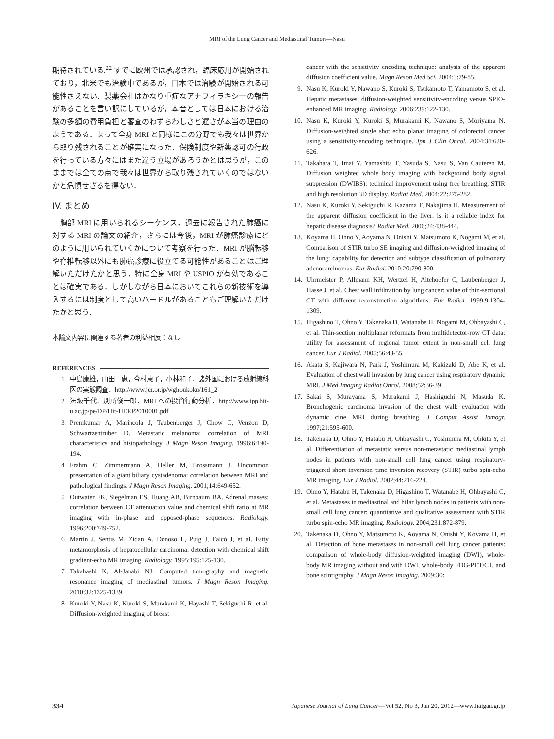MRI of the Lung Cancer and Mediastinal Tumors—Nasu
期待されている.<sup>22</sup> すでに欧州では承認され，臨床応用が開始されており，北米でも治験中であるが，日本では治験が開始される可能性さえない．製薬会社はかなり重症なアナフィラキシーの報告があることを言い訳にしているが，本音としては日本における治験の多額の費用負担と審査のわずらわしさと遅さが本当の理由のようである．よって全身 MRI と同様にこの分野でも我々は世界から取り残されることが確実になった．保険制度や新薬認可の行政を行っている方々にはまた違う立場があろうかとは思うが，このままでは全ての点で我々は世界から取り残されていくのではないかと危惧せざるを得ない．
IV. まとめ
　胸部 MRI に用いられるシーケンス，過去に報告された肺癌に対する MRI の論文の紹介，さらには今後，MRI が肺癌診療にどのように用いられていくかについて考察を行った．MRI が脳転移や脊椎転移以外にも肺癌診療に役立てる可能性があることはご理解いただけたかと思う．特に全身 MRI や USPIO が有効であることは確実である．しかしながら日本においてこれらの新技術を導入するには制度として高いハードルがあることもご理解いただけたかと思う．
本論文内容に関連する著者の利益相反：なし
REFERENCES
1. 中島康雄，山田　恵，今村恵子，小林和子．諸外国における放射線科医の実態調査．http://www.jcr.or.jp/wghoukoku/161_2
2. 法坂千代，別所俊一郎．MRI への投資行動分析．http://www.ipp.hit-u.ac.jp/pe/DP/Hit-HERP2010001.pdf
3. Premkumar A, Marincola J, Taubenberger J, Chow C, Venzon D, Schwartzentruber D. Metastatic melanoma: correlation of MRI characteristics and histopathology. J Magn Reson Imaging. 1996;6:190-194.
4. Frahm C, Zimmermann A, Heller M, Brossmann J. Uncommon presentation of a giant biliary cystadenoma: correlation between MRI and pathological findings. J Magn Reson Imaging. 2001;14:649-652.
5. Outwater EK, Siegelman ES, Huang AB, Birnbaum BA. Adrenal masses: correlation between CT attenuation value and chemical shift ratio at MR imaging with in-phase and opposed-phase sequences. Radiology. 1996;200:749-752.
6. Martín J, Sentís M, Zidan A, Donoso L, Puig J, Falcó J, et al. Fatty metamorphosis of hepatocellular carcinoma: detection with chemical shift gradient-echo MR imaging. Radiology. 1995;195:125-130.
7. Takahashi K, Al-Janabi NJ. Computed tomography and magnetic resonance imaging of mediastinal tumors. J Magn Reson Imaging. 2010;32:1325-1339.
8. Kuroki Y, Nasu K, Kuroki S, Murakami K, Hayashi T, Sekiguchi R, et al. Diffusion-weighted imaging of breast
cancer with the sensitivity encoding technique: analysis of the apparent diffusion coefficient value. Magn Reson Med Sci. 2004;3:79-85.
9. Nasu K, Kuroki Y, Nawano S, Kuroki S, Tsukamoto T, Yamamoto S, et al. Hepatic metastases: diffusion-weighted sensitivity-encoding versus SPIO-enhanced MR imaging. Radiology. 2006;239:122-130.
10. Nasu K, Kuroki Y, Kuroki S, Murakami K, Nawano S, Moriyama N. Diffusion-weighted single shot echo planar imaging of colorectal cancer using a sensitivity-encoding technique. Jpn J Clin Oncol. 2004;34:620-626.
11. Takahara T, Imai Y, Yamashita T, Yasuda S, Nasu S, Van Cauteren M. Diffusion weighted whole body imaging with background body signal suppression (DWIBS): technical improvement using free breathing, STIR and high resolution 3D display. Radiat Med. 2004;22:275-282.
12. Nasu K, Kuroki Y, Sekiguchi R, Kazama T, Nakajima H. Measurement of the apparent diffusion coefficient in the liver: is it a reliable index for hepatic disease diagnosis? Radiat Med. 2006;24:438-444.
13. Koyama H, Ohno Y, Aoyama N, Onishi Y, Matsumoto K, Nogami M, et al. Comparison of STIR turbo SE imaging and diffusion-weighted imaging of the lung: capability for detection and subtype classification of pulmonary adenocarcinomas. Eur Radiol. 2010;20:790-800.
14. Uhrmeister P, Allmann KH, Wertzel H, Altehoefer C, Laubenberger J, Hasse J, et al. Chest wall infiltration by lung cancer: value of thin-sectional CT with different reconstruction algorithms. Eur Radiol. 1999;9:1304-1309.
15. Higashino T, Ohno Y, Takenaka D, Watanabe H, Nogami M, Ohbayashi C, et al. Thin-section multiplanar reformats from multidetector-row CT data: utility for assessment of regional tumor extent in non-small cell lung cancer. Eur J Radiol. 2005;56:48-55.
16. Akata S, Kajiwara N, Park J, Yoshimura M, Kakizaki D, Abe K, et al. Evaluation of chest wall invasion by lung cancer using respiratory dynamic MRI. J Med Imaging Radiat Oncol. 2008;52:36-39.
17. Sakai S, Murayama S, Murakami J, Hashiguchi N, Masuda K. Bronchogenic carcinoma invasion of the chest wall: evaluation with dynamic cine MRI during breathing. J Comput Assist Tomogr. 1997;21:595-600.
18. Takenaka D, Ohno Y, Hatabu H, Ohbayashi C, Yoshimura M, Ohkita Y, et al. Differentiation of metastatic versus non-metastatic mediastinal lymph nodes in patients with non-small cell lung cancer using respiratory-triggered short inversion time inversion recovery (STIR) turbo spin-echo MR imaging. Eur J Radiol. 2002;44:216-224.
19. Ohno Y, Hatabu H, Takenaka D, Higashino T, Watanabe H, Ohbayashi C, et al. Metastases in mediastinal and hilar lymph nodes in patients with non-small cell lung cancer: quantitative and qualitative assessment with STIR turbo spin-echo MR imaging. Radiology. 2004;231:872-879.
20. Takenaka D, Ohno Y, Matsumoto K, Aoyama N, Onishi Y, Koyama H, et al. Detection of bone metastases in non-small cell lung cancer patients: comparison of whole-body diffusion-weighted imaging (DWI), whole-body MR imaging without and with DWI, whole-body FDG-PET/CT, and bone scintigraphy. J Magn Reson Imaging. 2009;30:
334 Japanese Journal of Lung Cancer—Vol 52, No 3, Jun 20, 2012—www.haigan.gr.jp